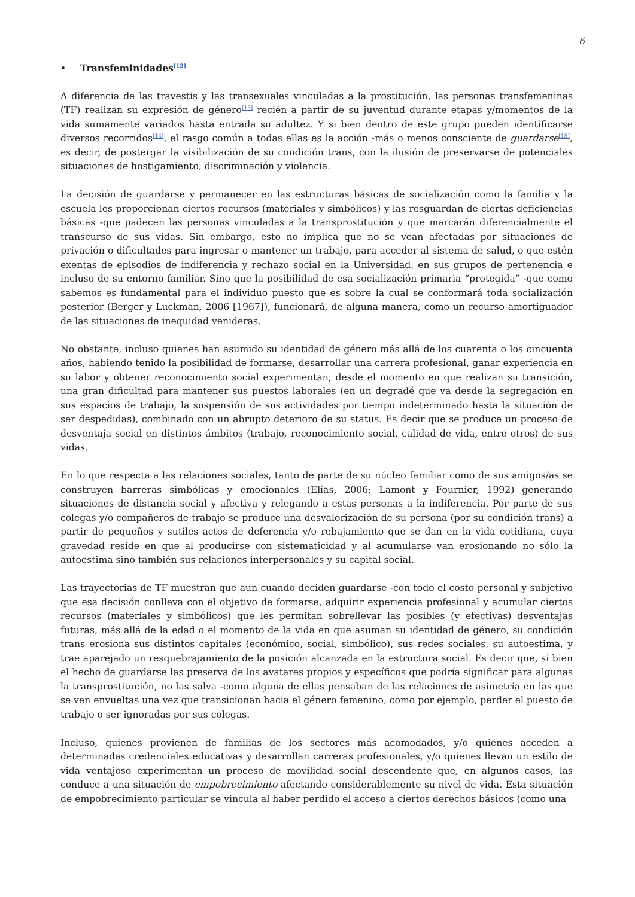6
• Transfeminidades<sup>[12]</sup>
A diferencia de las travestis y las transexuales vinculadas a la prostitución, las personas transfemeninas (TF) realizan su expresión de género<sup>[13]</sup> recién a partir de su juventud durante etapas y/momentos de la vida sumamente variados hasta entrada su adultez. Y si bien dentro de este grupo pueden identificarse diversos recorridos<sup>[14]</sup>, el rasgo común a todas ellas es la acción -más o menos consciente de guardarse<sup>[15]</sup>, es decir, de postergar la visibilización de su condición trans, con la ilusión de preservarse de potenciales situaciones de hostigamiento, discriminación y violencia.
La decisión de guardarse y permanecer en las estructuras básicas de socialización como la familia y la escuela les proporcionan ciertos recursos (materiales y simbólicos) y las resguardan de ciertas deficiencias básicas -que padecen las personas vinculadas a la transprostitución y que marcarán diferencialmente el transcurso de sus vidas. Sin embargo, esto no implica que no se vean afectadas por situaciones de privación o dificultades para ingresar o mantener un trabajo, para acceder al sistema de salud, o que estén exentas de episodios de indiferencia y rechazo social en la Universidad, en sus grupos de pertenencia e incluso de su entorno familiar. Sino que la posibilidad de esa socialización primaria “protegida” -que como sabemos es fundamental para el individuo puesto que es sobre la cual se conformará toda socialización posterior (Berger y Luckman, 2006 [1967]), funcionará, de alguna manera, como un recurso amortiguador de las situaciones de inequidad venideras.
No obstante, incluso quienes han asumido su identidad de género más allá de los cuarenta o los cincuenta años, habiendo tenido la posibilidad de formarse, desarrollar una carrera profesional, ganar experiencia en su labor y obtener reconocimiento social experimentan, desde el momento en que realizan su transición, una gran dificultad para mantener sus puestos laborales (en un degradé que va desde la segregación en sus espacios de trabajo, la suspensión de sus actividades por tiempo indeterminado hasta la situación de ser despedidas), combinado con un abrupto deterioro de su status. Es decir que se produce un proceso de desventaja social en distintos ámbitos (trabajo, reconocimiento social, calidad de vida, entre otros) de sus vidas.
En lo que respecta a las relaciones sociales, tanto de parte de su núcleo familiar como de sus amigos/as se construyen barreras simbólicas y emocionales (Elías, 2006; Lamont y Fournier, 1992) generando situaciones de distancia social y afectiva y relegando a estas personas a la indiferencia. Por parte de sus colegas y/o compañeros de trabajo se produce una desvalorización de su persona (por su condición trans) a partir de pequeños y sutiles actos de deferencia y/o rebajamiento que se dan en la vida cotidiana, cuya gravedad reside en que al producirse con sistematicidad y al acumularse van erosionando no sólo la autoestima sino también sus relaciones interpersonales y su capital social.
Las trayectorias de TF muestran que aun cuando deciden guardarse -con todo el costo personal y subjetivo que esa decisión conlleva con el objetivo de formarse, adquirir experiencia profesional y acumular ciertos recursos (materiales y simbólicos) que les permitan sobrellevar las posibles (y efectivas) desventajas futuras, más allá de la edad o el momento de la vida en que asuman su identidad de género, su condición trans erosiona sus distintos capitales (económico, social, simbólico), sus redes sociales, su autoestima, y trae aparejado un resquebrajamiento de la posición alcanzada en la estructura social. Es decir que, si bien el hecho de guardarse las preserva de los avatares propios y específicos que podría significar para algunas la transprostitución, no las salva -como alguna de ellas pensaban de las relaciones de asimetría en las que se ven envueltas una vez que transicionan hacia el género femenino, como por ejemplo, perder el puesto de trabajo o ser ignoradas por sus colegas.
Incluso, quienes provienen de familias de los sectores más acomodados, y/o quienes acceden a determinadas credenciales educativas y desarrollan carreras profesionales, y/o quienes llevan un estilo de vida ventajoso experimentan un proceso de movilidad social descendente que, en algunos casos, las conduce a una situación de empobrecimiento afectando considerablemente su nivel de vida. Esta situación de empobrecimiento particular se vincula al haber perdido el acceso a ciertos derechos básicos (como una